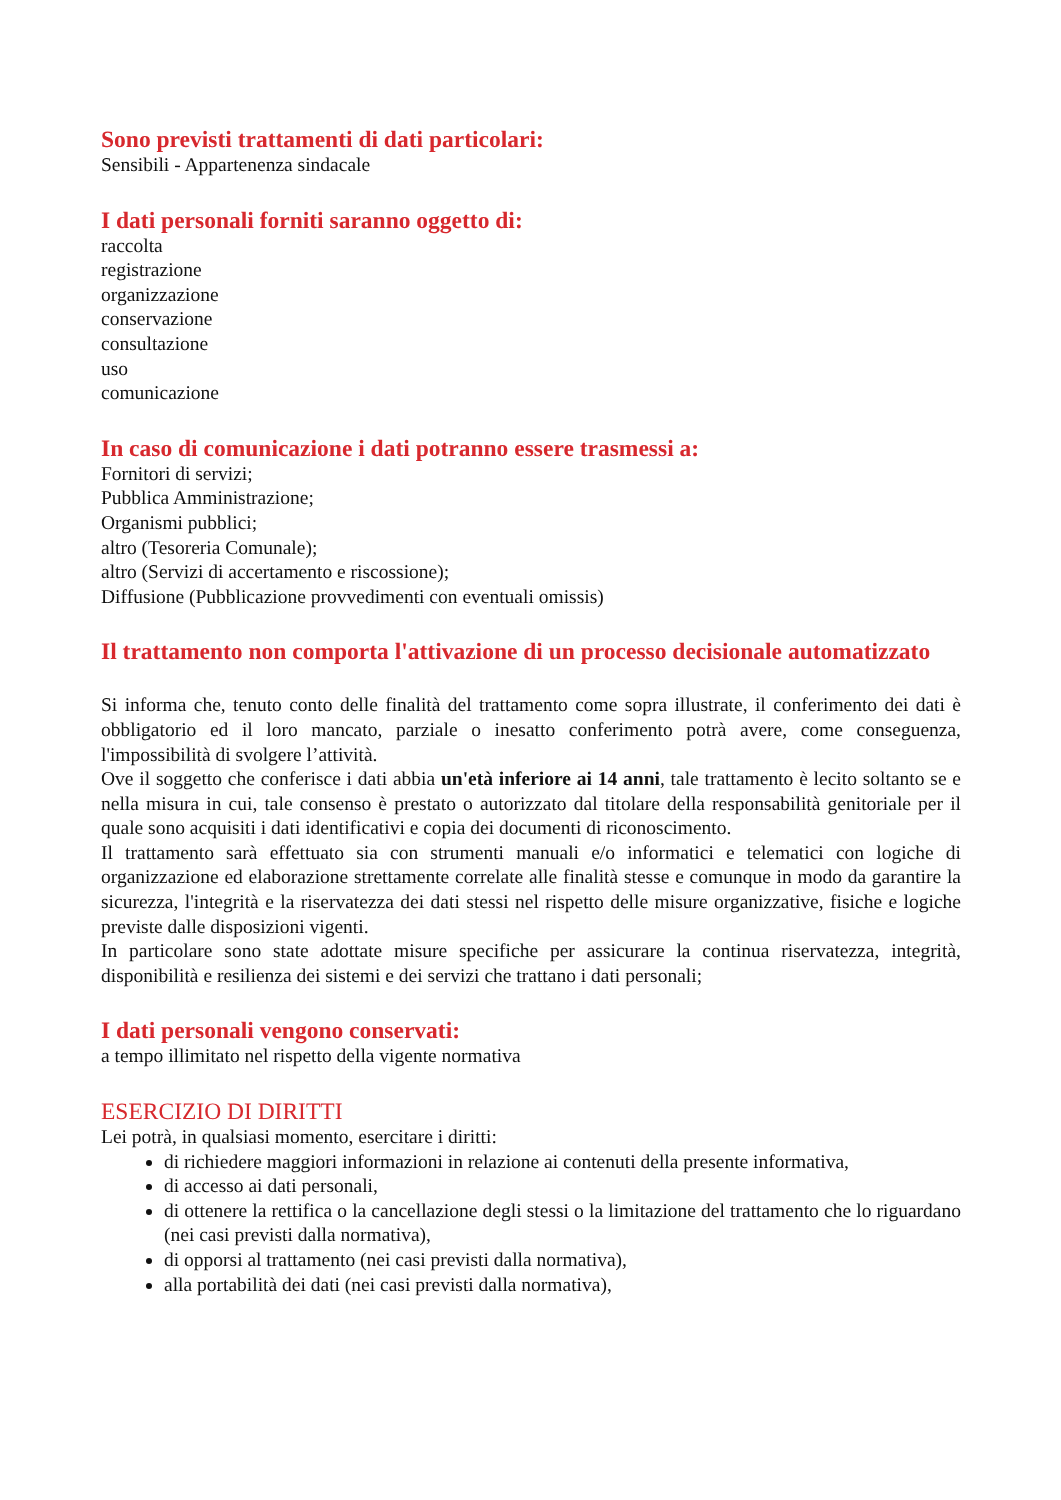Sono previsti trattamenti di dati particolari:
Sensibili - Appartenenza sindacale
I dati personali forniti saranno oggetto di:
raccolta
registrazione
organizzazione
conservazione
consultazione
uso
comunicazione
In caso di comunicazione i dati potranno essere trasmessi a:
Fornitori di servizi;
Pubblica Amministrazione;
Organismi pubblici;
altro (Tesoreria Comunale);
altro (Servizi di accertamento e riscossione);
Diffusione (Pubblicazione provvedimenti con eventuali omissis)
Il trattamento non comporta l'attivazione di un processo decisionale automatizzato
Si informa che, tenuto conto delle finalità del trattamento come sopra illustrate, il conferimento dei dati è obbligatorio ed il loro mancato, parziale o inesatto conferimento potrà avere, come conseguenza, l'impossibilità di svolgere l’attività.
Ove il soggetto che conferisce i dati abbia un'età inferiore ai 14 anni, tale trattamento è lecito soltanto se e nella misura in cui, tale consenso è prestato o autorizzato dal titolare della responsabilità genitoriale per il quale sono acquisiti i dati identificativi e copia dei documenti di riconoscimento.
Il trattamento sarà effettuato sia con strumenti manuali e/o informatici e telematici con logiche di organizzazione ed elaborazione strettamente correlate alle finalità stesse e comunque in modo da garantire la sicurezza, l'integrità e la riservatezza dei dati stessi nel rispetto delle misure organizzative, fisiche e logiche previste dalle disposizioni vigenti.
In particolare sono state adottate misure specifiche per assicurare la continua riservatezza, integrità, disponibilità e resilienza dei sistemi e dei servizi che trattano i dati personali;
I dati personali vengono conservati:
a tempo illimitato nel rispetto della vigente normativa
ESERCIZIO DI DIRITTI
Lei potrà, in qualsiasi momento, esercitare i diritti:
di richiedere maggiori informazioni in relazione ai contenuti della presente informativa,
di accesso ai dati personali,
di ottenere la rettifica o la cancellazione degli stessi o la limitazione del trattamento che lo riguardano (nei casi previsti dalla normativa),
di opporsi al trattamento (nei casi previsti dalla normativa),
alla portabilità dei dati (nei casi previsti dalla normativa),